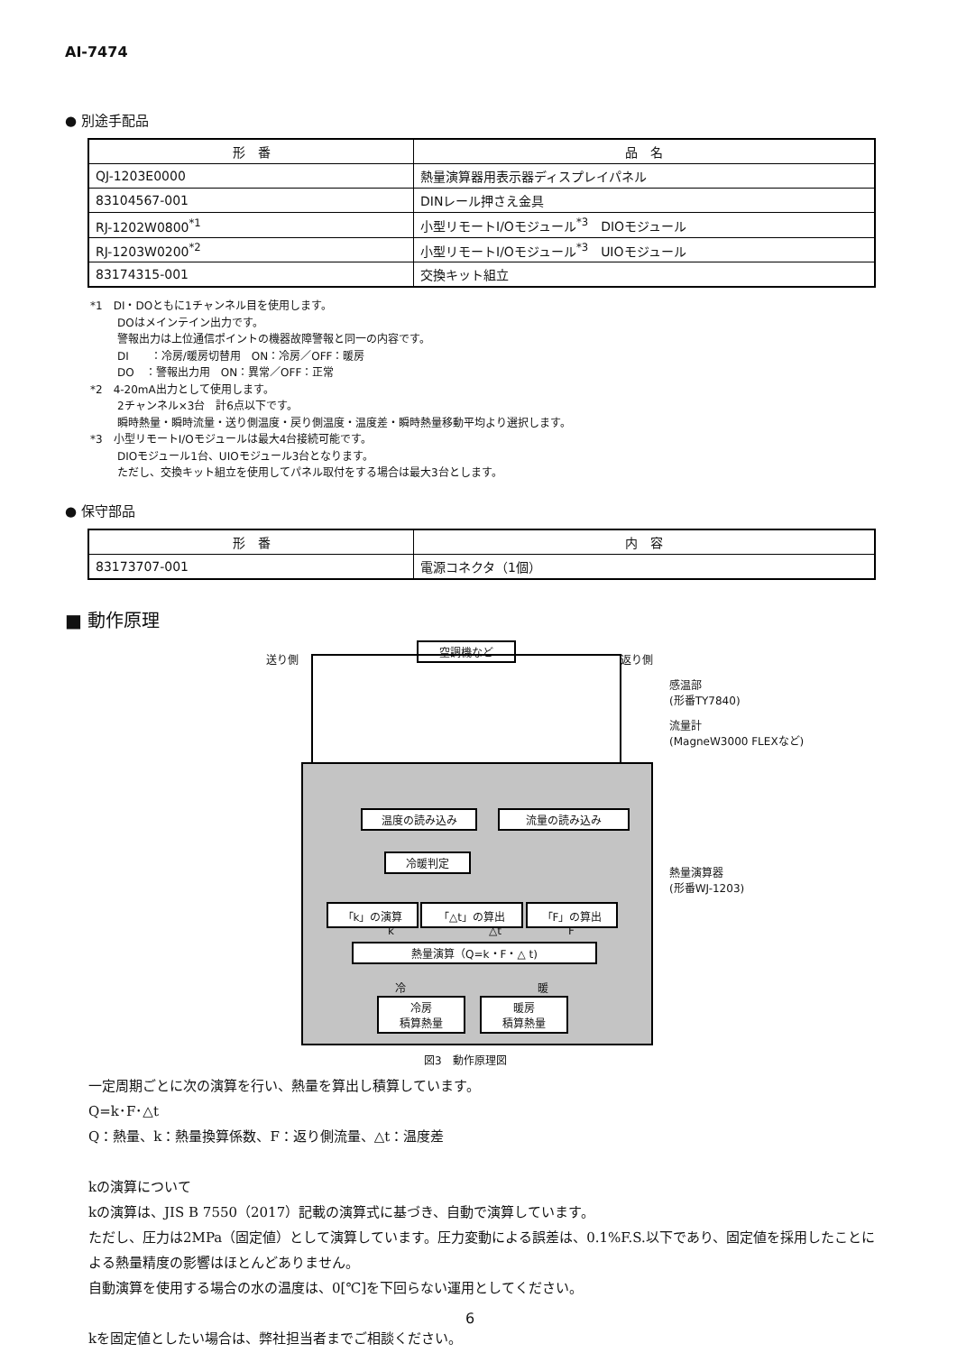AI-7474
● 別途手配品
| 形 番 | 品 名 |
| --- | --- |
| QJ-1203E0000 | 熱量演算器用表示器ディスプレイパネル |
| 83104567-001 | DINレール押さえ金具 |
| RJ-1202W0800<sup>*1</sup> | 小型リモートI/Oモジュール<sup>*3</sup> DIOモジュール |
| RJ-1203W0200<sup>*2</sup> | 小型リモートI/Oモジュール<sup>*3</sup> UIOモジュール |
| 83174315-001 | 交換キット組立 |
*1　DI・DOともに1チャンネル目を使用します。
DOはメインテイン出力です。
警報出力は上位通信ポイントの機器故障警報と同一の内容です。
DI　　：冷房/暖房切替用　ON：冷房／OFF：暖房
DO　：警報出力用　ON：異常／OFF：正常
*2　4-20mA出力として使用します。
2チャンネル×3台　計6点以下です。
瞬時熱量・瞬時流量・送り側温度・戻り側温度・温度差・瞬時熱量移動平均より選択します。
*3　小型リモートI/Oモジュールは最大4台接続可能です。
DIOモジュール1台、UIOモジュール3台となります。
ただし、交換キット組立を使用してパネル取付をする場合は最大3台とします。
● 保守部品
| 形 番 | 内 容 |
| --- | --- |
| 83173707-001 | 電源コネクタ（1個） |
■ 動作原理
送り側
空調機など
返り側
感温部
(形番TY7840)
流量計
(MagneW3000 FLEXなど)
熱量演算器
(形番WJ-1203)
温度の読み込み 流量の読み込み
冷暖判定
「k」の演算 「△t」の算出 「F」の算出
k △t F
熱量演算（Q=k・F・△ t)
冷 暖
冷房
積算熱量
暖房
積算熱量
図3　動作原理図
一定周期ごとに次の演算を行い、熱量を算出し積算しています。
Q=k･F･△t
Q：熱量、k：熱量換算係数、F：返り側流量、△t：温度差
kの演算について
kの演算は、JIS B 7550（2017）記載の演算式に基づき、自動で演算しています。
ただし、圧力は2MPa（固定値）として演算しています。圧力変動による誤差は、0.1%F.S.以下であり、固定値を採用したことによる熱量精度の影響はほとんどありません。
自動演算を使用する場合の水の温度は、0[℃]を下回らない運用としてください。
kを固定値としたい場合は、弊社担当者までご相談ください。
6